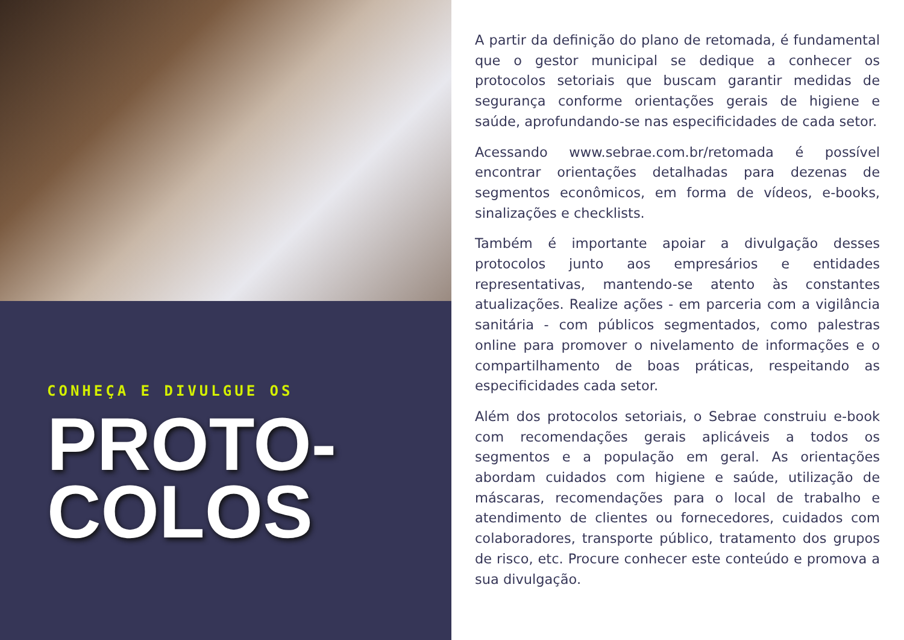CONHEÇA E DIVULGUE OS
PROTO-
COLOS
A partir da definição do plano de retomada, é fundamental que o gestor municipal se dedique a conhecer os protocolos setoriais que buscam garantir medidas de segurança conforme orientações gerais de higiene e saúde, aprofundando-se nas especificidades de cada setor.
Acessando www.sebrae.com.br/retomada é possível encontrar orientações detalhadas para dezenas de segmentos econômicos, em forma de vídeos, e-books, sinalizações e checklists.
Também é importante apoiar a divulgação desses protocolos junto aos empresários e entidades representativas, mantendo-se atento às constantes atualizações. Realize ações - em parceria com a vigilância sanitária - com públicos segmentados, como palestras online para promover o nivelamento de informações e o compartilhamento de boas práticas, respeitando as especificidades cada setor.
Além dos protocolos setoriais, o Sebrae construiu e-book com recomendações gerais aplicáveis a todos os segmentos e a população em geral. As orientações abordam cuidados com higiene e saúde, utilização de máscaras, recomendações para o local de trabalho e atendimento de clientes ou fornecedores, cuidados com colaboradores, transporte público, tratamento dos grupos de risco, etc. Procure conhecer este conteúdo e promova a sua divulgação.